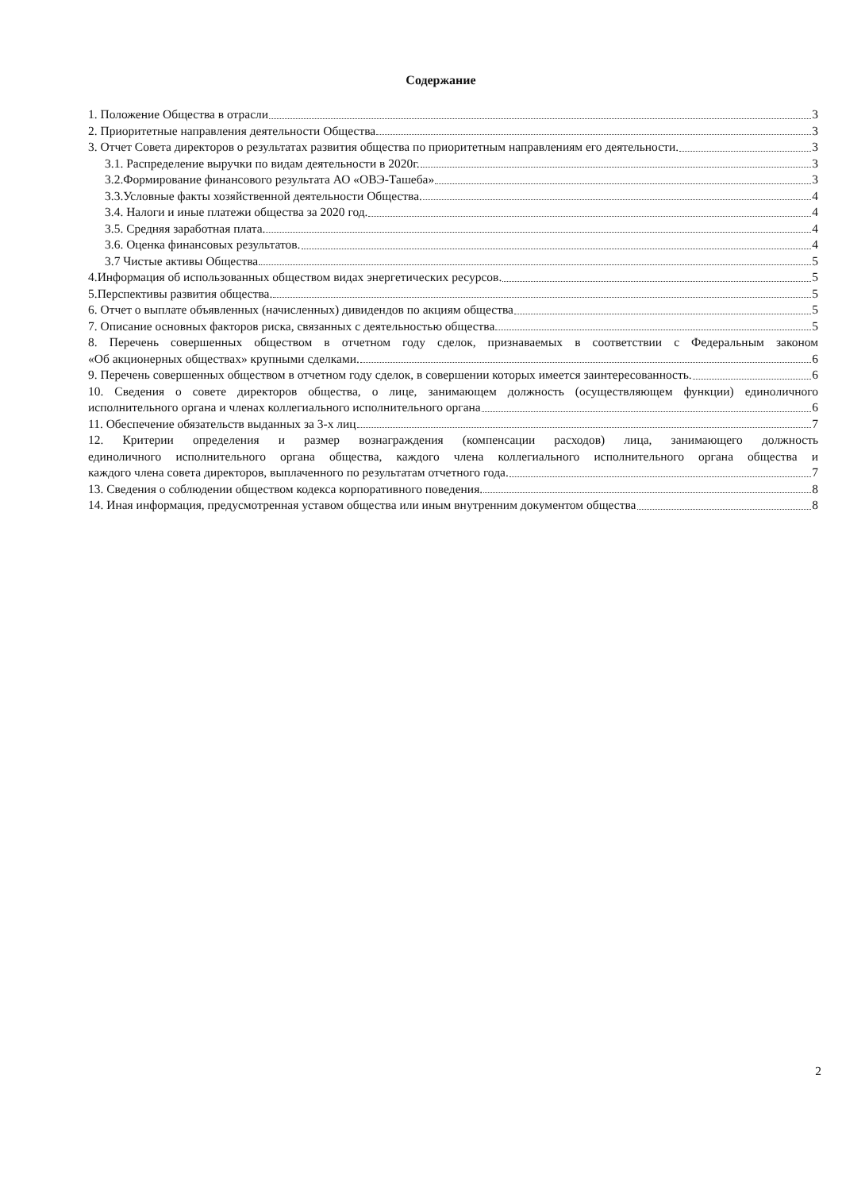Содержание
1. Положение Общества в отрасли 3
2. Приоритетные направления деятельности Общества 3
3. Отчет Совета директоров о результатах развития общества по приоритетным направлениям его деятельности. 3
3.1. Распределение выручки по видам деятельности в 2020г. 3
3.2.Формирование финансового результата АО «ОВЭ-Ташеба» 3
3.3.Условные факты хозяйственной деятельности Общества. 4
3.4. Налоги и иные платежи общества за 2020 год. 4
3.5. Средняя заработная плата. 4
3.6. Оценка финансовых результатов. 4
3.7 Чистые активы Общества 5
4.Информация об использованных обществом видах энергетических ресурсов. 5
5.Перспективы развития общества. 5
6. Отчет о выплате объявленных (начисленных) дивидендов по акциям общества 5
7. Описание основных факторов риска, связанных с деятельностью общества 5
8. Перечень совершенных обществом в отчетном году сделок, признаваемых в соответствии с Федеральным законом
«Об акционерных обществах» крупными сделками. 6
9. Перечень совершенных обществом в отчетном году сделок, в совершении которых имеется заинтересованность. 6
10. Сведения о совете директоров общества, о лице, занимающем должность (осуществляющем функции) единоличного
исполнительного органа и членах коллегиального исполнительного органа 6
11. Обеспечение обязательств выданных за 3-х лиц 7
12. Критерии определения и размер вознаграждения (компенсации расходов) лица, занимающего должность
единоличного исполнительного органа общества, каждого члена коллегиального исполнительного органа общества и
каждого члена совета директоров, выплаченного по результатам отчетного года. 7
13. Сведения о соблюдении обществом кодекса корпоративного поведения. 8
14. Иная информация, предусмотренная уставом общества или иным внутренним документом общества 8
2